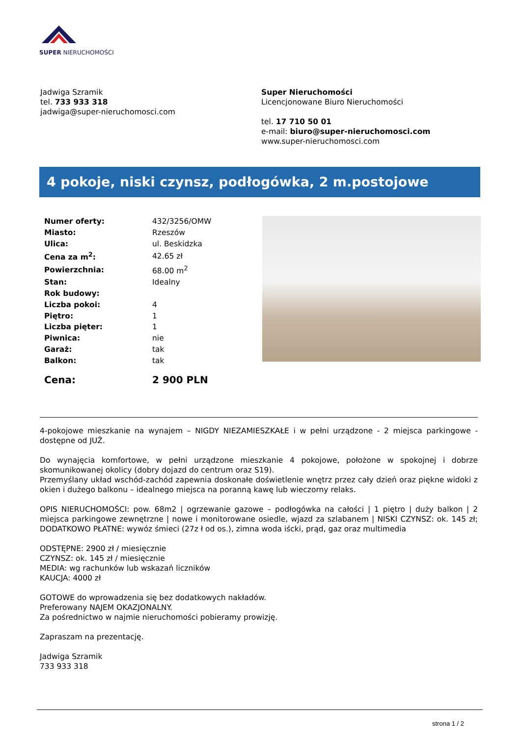SUPER NIERUCHOMOŚCI
Jadwiga Szramik
tel. 733 933 318
jadwiga@super-nieruchomosci.com
Super Nieruchomości
Licencjonowane Biuro Nieruchomości
tel. 17 710 50 01
e-mail: biuro@super-nieruchomosci.com
www.super-nieruchomosci.com
4 pokoje, niski czynsz, podłogówka, 2 m.postojowe
| Numer oferty: | 432/3256/OMW |
| Miasto: | Rzeszów |
| Ulica: | ul. Beskidzka |
| Cena za m<sup>2</sup>: | 42.65 zł |
| Powierzchnia: | 68.00 m<sup>2</sup> |
| Stan: | Idealny |
| Rok budowy: | |
| Liczba pokoi: | 4 |
| Piętro: | 1 |
| Liczba pięter: | 1 |
| Piwnica: | nie |
| Garaż: | tak |
| Balkon: | tak |
Cena: 2 900 PLN
4-pokojowe mieszkanie na wynajem – NIGDY NIEZAMIESZKAŁE i w pełni urządzone - 2 miejsca parkingowe - dostępne od JUŻ.
Do wynajęcia komfortowe, w pełni urządzone mieszkanie 4 pokojowe, położone w spokojnej i dobrze skomunikowanej okolicy (dobry dojazd do centrum oraz S19).
Przemyślany układ wschód-zachód zapewnia doskonałe doświetlenie wnętrz przez cały dzień oraz piękne widoki z okien i dużego balkonu – idealnego miejsca na poranną kawę lub wieczorny relaks.
OPIS NIERUCHOMOŚCI: pow. 68m2 | ogrzewanie gazowe – podłogówka na całości | 1 piętro | duży balkon | 2 miejsca parkingowe zewnętrzne | nowe i monitorowane osiedle, wjazd za szlabanem | NISKI CZYNSZ: ok. 145 zł; DODATKOWO PŁATNE: wywóz śmieci (27z ł od os.), zimna woda iścki, prąd, gaz oraz multimedia
ODSTĘPNE: 2900 zł / miesięcznie
CZYNSZ: ok. 145 zł / miesięcznie
MEDIA: wg rachunków lub wskazań liczników
KAUCJA: 4000 zł
GOTOWE do wprowadzenia się bez dodatkowych nakładów.
Preferowany NAJEM OKAZJONALNY.
Za pośrednictwo w najmie nieruchomości pobieramy prowizję.
Zapraszam na prezentację.
Jadwiga Szramik
733 933 318
strona 1 / 2